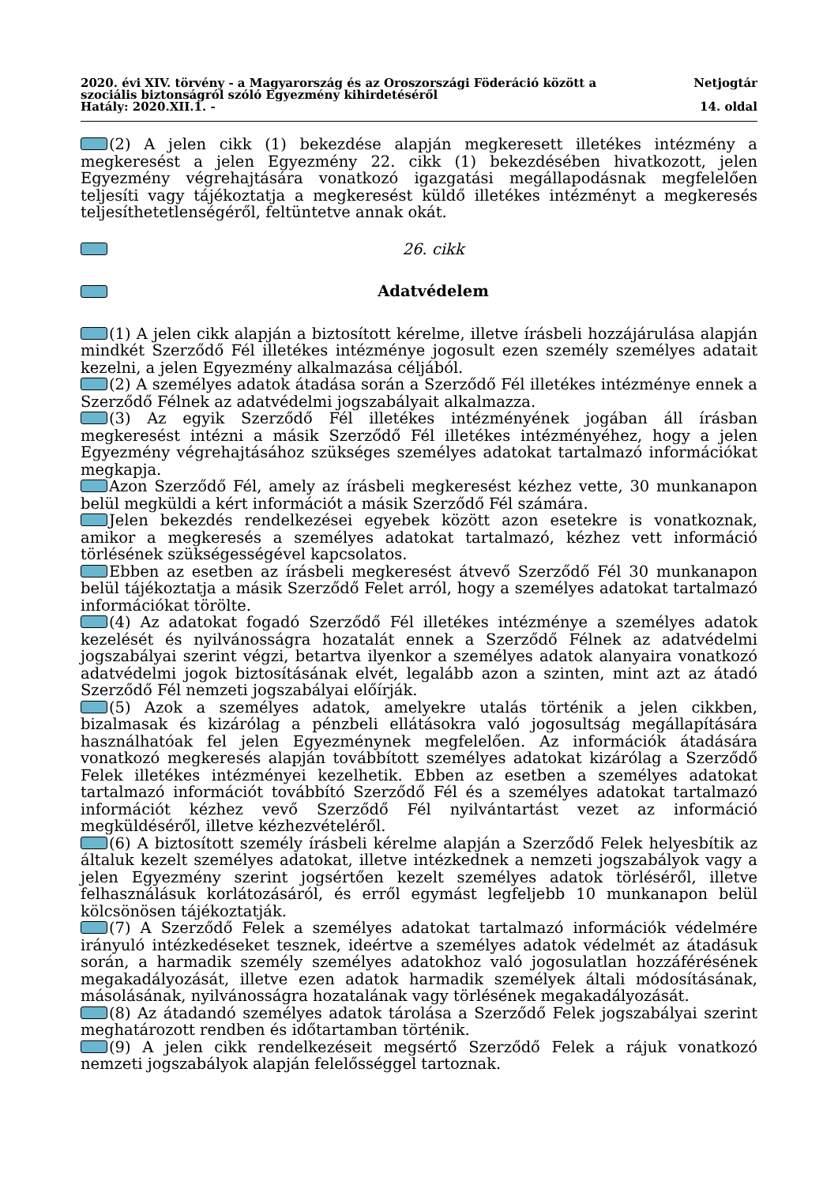2020. évi XIV. törvény - a Magyarország és az Oroszországi Föderáció között a
szociális biztonságról szóló Egyezmény kihirdetéséről
Hatály: 2020.XII.1. -
Netjogtár
14. oldal
(2) A jelen cikk (1) bekezdése alapján megkeresett illetékes intézmény a megkeresést a jelen Egyezmény 22. cikk (1) bekezdésében hivatkozott, jelen Egyezmény végrehajtására vonatkozó igazgatási megállapodásnak megfelelően teljesíti vagy tájékoztatja a megkeresést küldő illetékes intézményt a megkeresés teljesíthetetlenségéről, feltüntetve annak okát.
26. cikk
Adatvédelem
(1) A jelen cikk alapján a biztosított kérelme, illetve írásbeli hozzájárulása alapján mindkét Szerződő Fél illetékes intézménye jogosult ezen személy személyes adatait kezelni, a jelen Egyezmény alkalmazása céljából.
(2) A személyes adatok átadása során a Szerződő Fél illetékes intézménye ennek a Szerződő Félnek az adatvédelmi jogszabályait alkalmazza.
(3) Az egyik Szerződő Fél illetékes intézményének jogában áll írásban megkeresést intézni a másik Szerződő Fél illetékes intézményéhez, hogy a jelen Egyezmény végrehajtásához szükséges személyes adatokat tartalmazó információkat megkapja.
Azon Szerződő Fél, amely az írásbeli megkeresést kézhez vette, 30 munkanapon belül megküldi a kért információt a másik Szerződő Fél számára.
Jelen bekezdés rendelkezései egyebek között azon esetekre is vonatkoznak, amikor a megkeresés a személyes adatokat tartalmazó, kézhez vett információ törlésének szükségességével kapcsolatos.
Ebben az esetben az írásbeli megkeresést átvevő Szerződő Fél 30 munkanapon belül tájékoztatja a másik Szerződő Felet arról, hogy a személyes adatokat tartalmazó információkat törölte.
(4) Az adatokat fogadó Szerződő Fél illetékes intézménye a személyes adatok kezelését és nyilvánosságra hozatalát ennek a Szerződő Félnek az adatvédelmi jogszabályai szerint végzi, betartva ilyenkor a személyes adatok alanyaira vonatkozó adatvédelmi jogok biztosításának elvét, legalább azon a szinten, mint azt az átadó Szerződő Fél nemzeti jogszabályai előírják.
(5) Azok a személyes adatok, amelyekre utalás történik a jelen cikkben, bizalmasak és kizárólag a pénzbeli ellátásokra való jogosultság megállapítására használhatóak fel jelen Egyezménynek megfelelően. Az információk átadására vonatkozó megkeresés alapján továbbított személyes adatokat kizárólag a Szerződő Felek illetékes intézményei kezelhetik. Ebben az esetben a személyes adatokat tartalmazó információt továbbító Szerződő Fél és a személyes adatokat tartalmazó információt kézhez vevő Szerződő Fél nyilvántartást vezet az információ megküldéséről, illetve kézhezvételéről.
(6) A biztosított személy írásbeli kérelme alapján a Szerződő Felek helyesbítik az általuk kezelt személyes adatokat, illetve intézkednek a nemzeti jogszabályok vagy a jelen Egyezmény szerint jogsértően kezelt személyes adatok törléséről, illetve felhasználásuk korlátozásáról, és erről egymást legfeljebb 10 munkanapon belül kölcsönösen tájékoztatják.
(7) A Szerződő Felek a személyes adatokat tartalmazó információk védelmére irányuló intézkedéseket tesznek, ideértve a személyes adatok védelmét az átadásuk során, a harmadik személy személyes adatokhoz való jogosulatlan hozzáférésének megakadályozását, illetve ezen adatok harmadik személyek általi módosításának, másolásának, nyilvánosságra hozatalának vagy törlésének megakadályozását.
(8) Az átadandó személyes adatok tárolása a Szerződő Felek jogszabályai szerint meghatározott rendben és időtartamban történik.
(9) A jelen cikk rendelkezéseit megsértő Szerződő Felek a rájuk vonatkozó nemzeti jogszabályok alapján felelősséggel tartoznak.